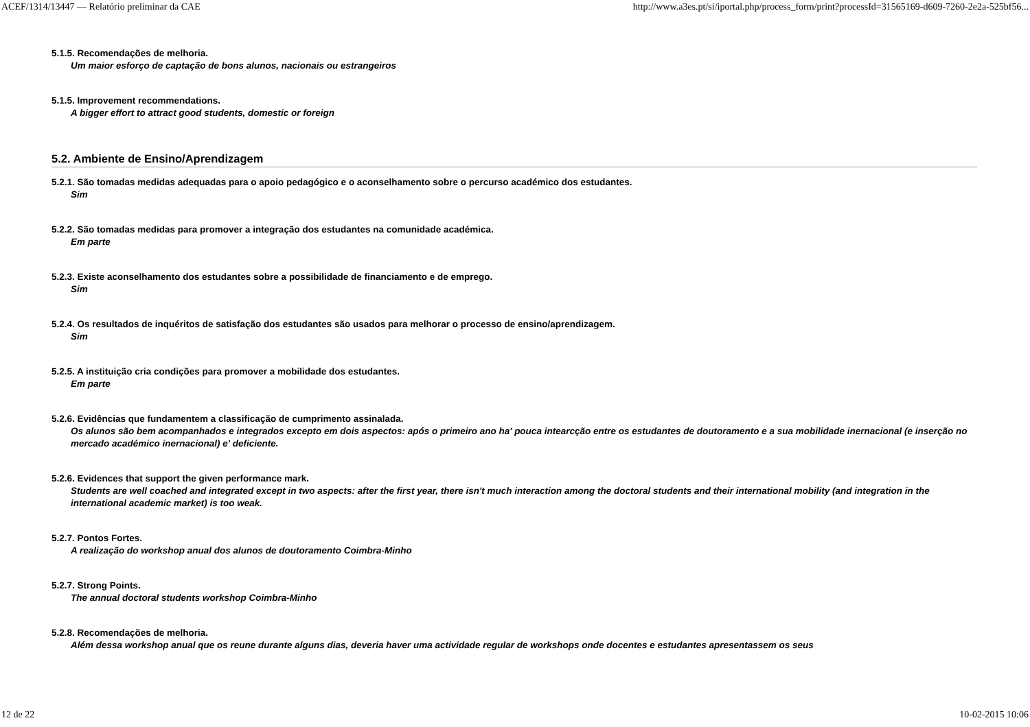ACEF/1314/13447 — Relatório preliminar da CAE http://www.a3es.pt/si/iportal.php/process_form/print?processId=31565169-d609-7260-2e2a-525bf56...
5.1.5. Recomendações de melhoria.
Um maior esforço de captação de bons alunos, nacionais ou estrangeiros
5.1.5. Improvement recommendations.
A bigger effort to attract good students, domestic or foreign
5.2. Ambiente de Ensino/Aprendizagem
5.2.1. São tomadas medidas adequadas para o apoio pedagógico e o aconselhamento sobre o percurso académico dos estudantes.
Sim
5.2.2. São tomadas medidas para promover a integração dos estudantes na comunidade académica.
Em parte
5.2.3. Existe aconselhamento dos estudantes sobre a possibilidade de financiamento e de emprego.
Sim
5.2.4. Os resultados de inquéritos de satisfação dos estudantes são usados para melhorar o processo de ensino/aprendizagem.
Sim
5.2.5. A instituição cria condições para promover a mobilidade dos estudantes.
Em parte
5.2.6. Evidências que fundamentem a classificação de cumprimento assinalada.
Os alunos são bem acompanhados e integrados excepto em dois aspectos: após o primeiro ano ha' pouca intearcção entre os estudantes de doutoramento e a sua mobilidade inernacional (e inserção no mercado académico inernacional) e' deficiente.
5.2.6. Evidences that support the given performance mark.
Students are well coached and integrated except in two aspects: after the first year, there isn't much interaction among the doctoral students and their international mobility (and integration in the international academic market) is too weak.
5.2.7. Pontos Fortes.
A realização do workshop anual dos alunos de doutoramento Coimbra-Minho
5.2.7. Strong Points.
The annual doctoral students workshop Coimbra-Minho
5.2.8. Recomendações de melhoria.
Além dessa workshop anual que os reune durante alguns dias, deveria haver uma actividade regular de workshops onde docentes e estudantes apresentassem os seus
12 de 22 10-02-2015 10:06